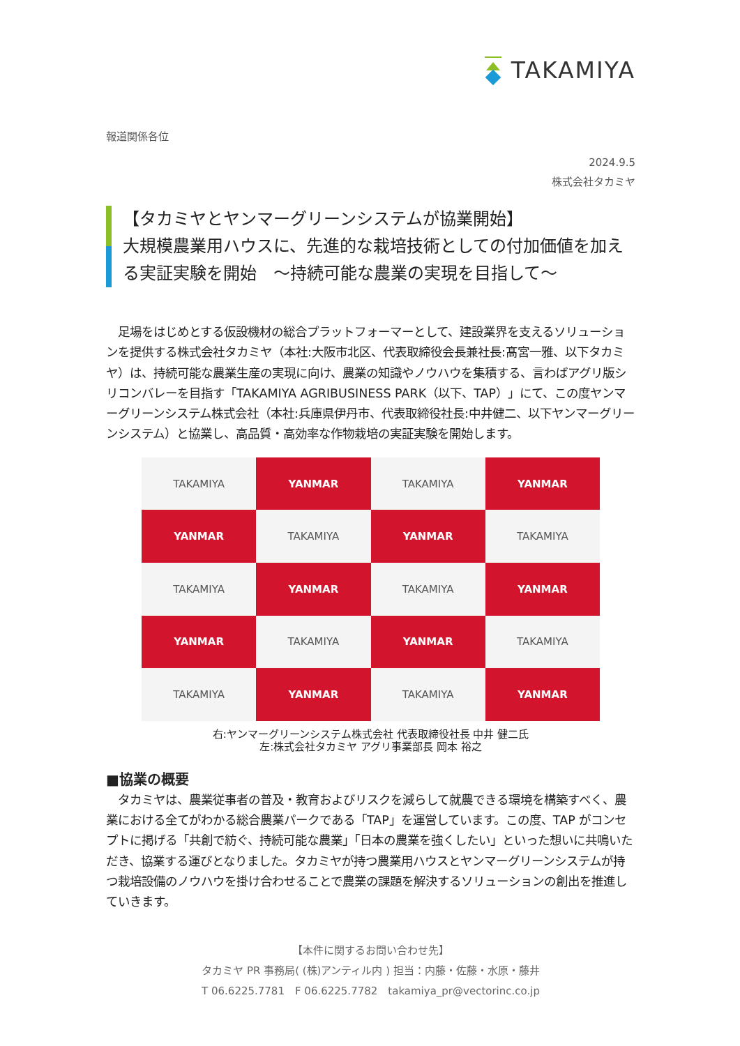TAKAMIYA
報道関係各位
2024.9.5
株式会社タカミヤ
【タカミヤとヤンマーグリーンシステムが協業開始】
大規模農業用ハウスに、先進的な栽培技術としての付加価値を加える実証実験を開始　～持続可能な農業の実現を目指して～
　足場をはじめとする仮設機材の総合プラットフォーマーとして、建設業界を支えるソリューションを提供する株式会社タカミヤ（本社:大阪市北区、代表取締役会長兼社長:髙宮一雅、以下タカミヤ）は、持続可能な農業生産の実現に向け、農業の知識やノウハウを集積する、言わばアグリ版シリコンバレーを目指す「TAKAMIYA AGRIBUSINESS PARK（以下、TAP）」にて、この度ヤンマーグリーンシステム株式会社（本社:兵庫県伊丹市、代表取締役社長:中井健二、以下ヤンマーグリーンシステム）と協業し、高品質・高効率な作物栽培の実証実験を開始します。
TAKAMIYA
YANMAR
TAKAMIYA
YANMAR
YANMAR
TAKAMIYA
YANMAR
TAKAMIYA
TAKAMIYA
YANMAR
TAKAMIYA
YANMAR
YANMAR
TAKAMIYA
YANMAR
TAKAMIYA
TAKAMIYA
YANMAR
TAKAMIYA
YANMAR
右:ヤンマーグリーンシステム株式会社 代表取締役社長 中井 健二氏
左:株式会社タカミヤ アグリ事業部長 岡本 裕之
■協業の概要
　タカミヤは、農業従事者の普及・教育およびリスクを減らして就農できる環境を構築すべく、農業における全てがわかる総合農業パークである「TAP」を運営しています。この度、TAP がコンセプトに掲げる「共創で紡ぐ、持続可能な農業」「日本の農業を強くしたい」といった想いに共鳴いただき、協業する運びとなりました。タカミヤが持つ農業用ハウスとヤンマーグリーンシステムが持つ栽培設備のノウハウを掛け合わせることで農業の課題を解決するソリューションの創出を推進していきます。
【本件に関するお問い合わせ先】
タカミヤ PR 事務局( (株)アンティル内 ) 担当：内藤・佐藤・水原・藤井
T 06.6225.7781　F 06.6225.7782　takamiya_pr@vectorinc.co.jp